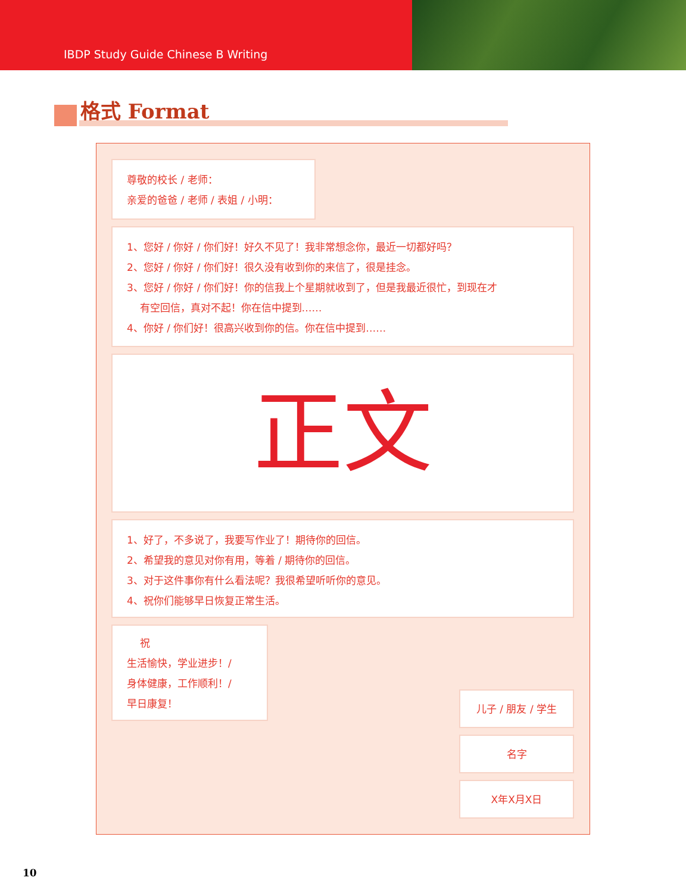IBDP Study Guide Chinese B Writing
格式 Format
尊敬的校长 / 老师：
亲爱的爸爸 / 老师 / 表姐 / 小明：
1、您好 / 你好 / 你们好！好久不见了！我非常想念你，最近一切都好吗？
2、您好 / 你好 / 你们好！很久没有收到你的来信了，很是挂念。
3、您好 / 你好 / 你们好！你的信我上个星期就收到了，但是我最近很忙，到现在才
有空回信，真对不起！你在信中提到……
4、你好 / 你们好！很高兴收到你的信。你在信中提到……
正文
1、好了，不多说了，我要写作业了！期待你的回信。
2、希望我的意见对你有用，等着 / 期待你的回信。
3、对于这件事你有什么看法呢？我很希望听听你的意见。
4、祝你们能够早日恢复正常生活。
祝
生活愉快，学业进步！/
身体健康，工作顺利！/
早日康复！
儿子 / 朋友 / 学生
名字
X年X月X日
10